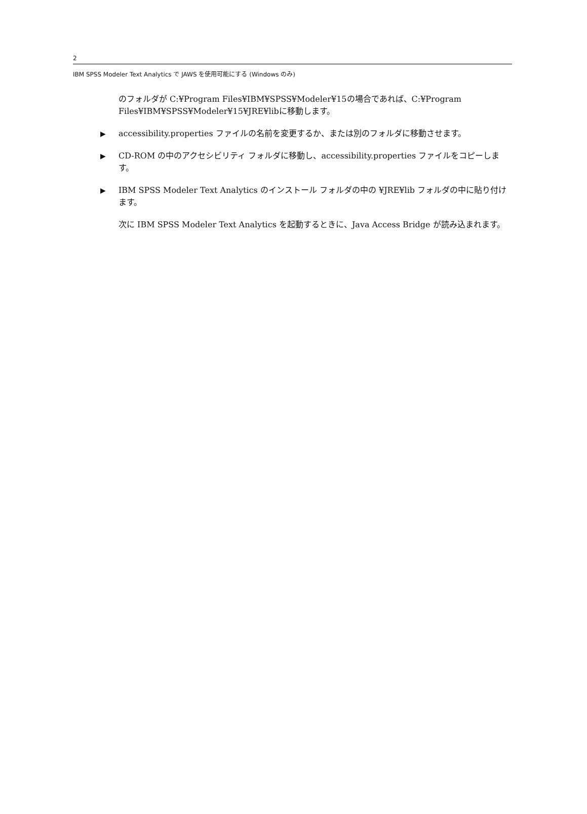2
IBM SPSS Modeler Text Analytics で JAWS を使用可能にする (Windows のみ)
のフォルダが C:¥Program Files¥IBM¥SPSS¥Modeler¥15の場合であれば、C:¥Program Files¥IBM¥SPSS¥Modeler¥15¥JRE¥libに移動します。
▶ accessibility.properties ファイルの名前を変更するか、または別のフォルダに移動させます。
▶ CD-ROM の中のアクセシビリティ フォルダに移動し、accessibility.properties ファイルをコピーします。
▶ IBM SPSS Modeler Text Analytics のインストール フォルダの中の ¥JRE¥lib フォルダの中に貼り付けます。
次に IBM SPSS Modeler Text Analytics を起動するときに、Java Access Bridge が読み込まれます。